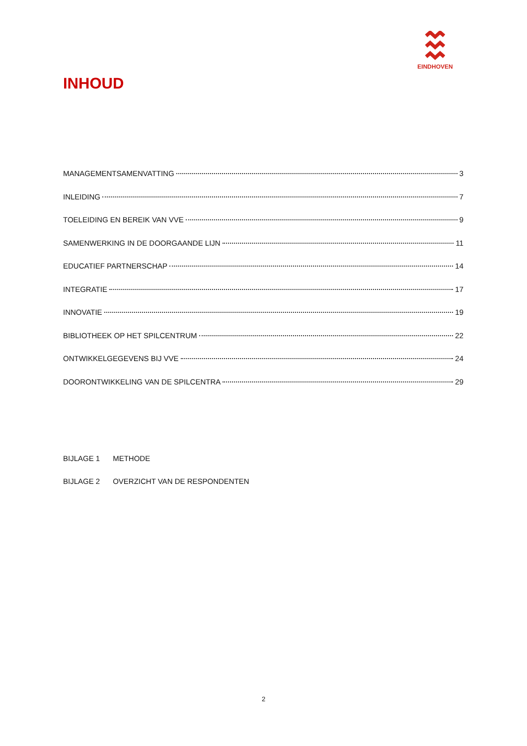EINDHOVEN
INHOUD
MANAGEMENTSAMENVATTING 3
INLEIDING 7
TOELEIDING EN BEREIK VAN VVE 9
SAMENWERKING IN DE DOORGAANDE LIJN 11
EDUCATIEF PARTNERSCHAP 14
INTEGRATIE 17
INNOVATIE 19
BIBLIOTHEEK OP HET SPILCENTRUM 22
ONTWIKKELGEGEVENS BIJ VVE 24
DOORONTWIKKELING VAN DE SPILCENTRA 29
BIJLAGE 1 METHODE
BIJLAGE 2 OVERZICHT VAN DE RESPONDENTEN
2